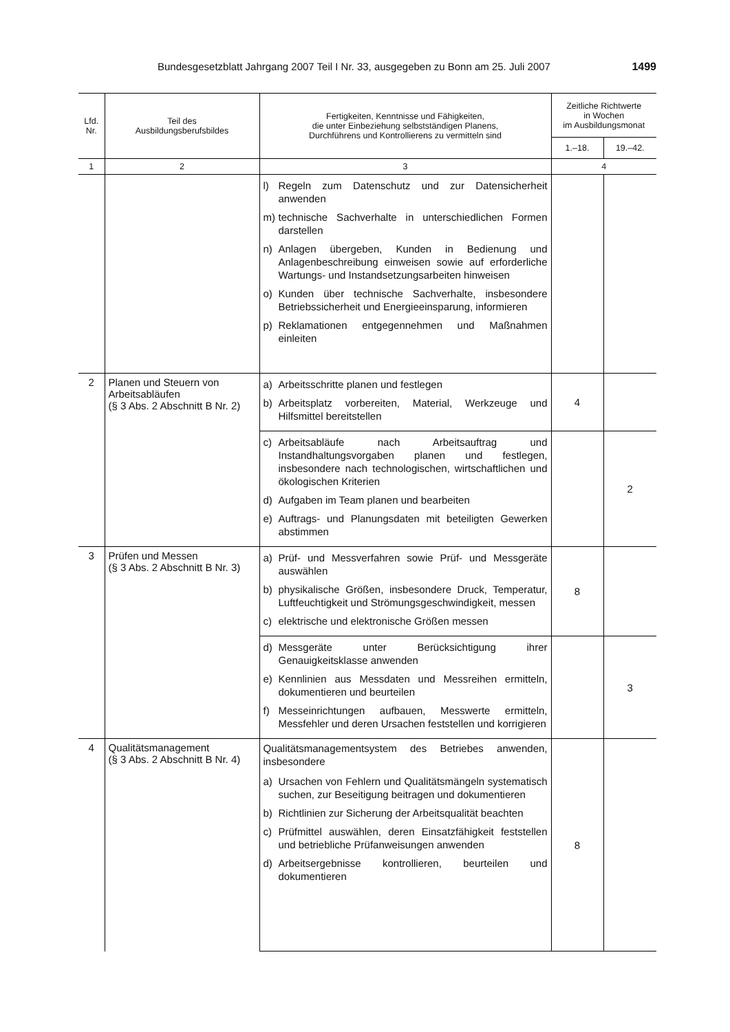Bundesgesetzblatt Jahrgang 2007 Teil I Nr. 33, ausgegeben zu Bonn am 25. Juli 2007 1499
| Lfd. Nr. | Teil des Ausbildungsberufsbildes | Fertigkeiten, Kenntnisse und Fähigkeiten, die unter Einbeziehung selbstständigen Planens, Durchführens und Kontrollierens zu vermitteln sind | Zeitliche Richtwerte in Wochen im Ausbildungsmonat | |
| --- | --- | --- | --- | --- |
| | | | 1.–18. | 19.–42. |
| 1 | 2 | 3 | 4 | |
| | | l) Regeln zum Datenschutz und zur Datensicherheit anwenden m) technische Sachverhalte in unterschiedlichen Formen darstellen n) Anlagen übergeben, Kunden in Bedienung und Anlagenbeschreibung einweisen sowie auf erforderliche Wartungs- und Instandsetzungsarbeiten hinweisen o) Kunden über technische Sachverhalte, insbesondere Betriebssicherheit und Energieeinsparung, informieren p) Reklamationen entgegennehmen und Maßnahmen einleiten | | |
| 2 | Planen und Steuern von Arbeitsabläufen (§ 3 Abs. 2 Abschnitt B Nr. 2) | a) Arbeitsschritte planen und festlegen b) Arbeitsplatz vorbereiten, Material, Werkzeuge und Hilfsmittel bereitstellen | 4 | |
| | | c) Arbeitsabläufe nach Arbeitsauftrag und Instandhaltungsvorgaben planen und festlegen, insbesondere nach technologischen, wirtschaftlichen und ökologischen Kriterien d) Aufgaben im Team planen und bearbeiten e) Auftrags- und Planungsdaten mit beteiligten Gewerken abstimmen | | 2 |
| 3 | Prüfen und Messen (§ 3 Abs. 2 Abschnitt B Nr. 3) | a) Prüf- und Messverfahren sowie Prüf- und Messgeräte auswählen b) physikalische Größen, insbesondere Druck, Temperatur, Luftfeuchtigkeit und Strömungsgeschwindigkeit, messen c) elektrische und elektronische Größen messen | 8 | |
| | | d) Messgeräte unter Berücksichtigung ihrer Genauigkeitsklasse anwenden e) Kennlinien aus Messdaten und Messreihen ermitteln, dokumentieren und beurteilen f) Messeinrichtungen aufbauen, Messwerte ermitteln, Messfehler und deren Ursachen feststellen und korrigieren | | 3 |
| 4 | Qualitätsmanagement (§ 3 Abs. 2 Abschnitt B Nr. 4) | Qualitätsmanagementsystem des Betriebes anwenden, insbesondere a) Ursachen von Fehlern und Qualitätsmängeln systematisch suchen, zur Beseitigung beitragen und dokumentieren b) Richtlinien zur Sicherung der Arbeitsqualität beachten c) Prüfmittel auswählen, deren Einsatzfähigkeit feststellen und betriebliche Prüfanweisungen anwenden d) Arbeitsergebnisse kontrollieren, beurteilen und dokumentieren | 8 | |